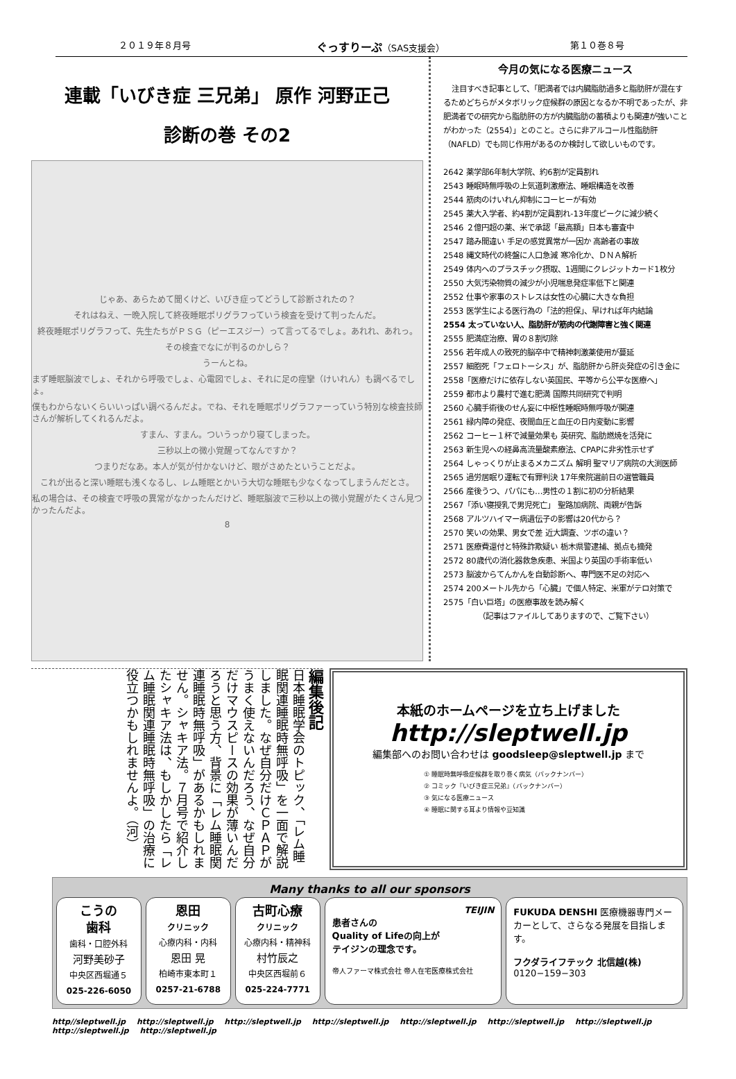２０１９年８月号 ぐっすりーぷ（SAS支援会） 第１０巻８号
連載「いびき症 三兄弟」 原作 河野正己
診断の巻 その2
じゃあ、あらためて聞くけど、いびき症ってどうして診断されたの？
それはねえ、一晩入院して終夜睡眠ポリグラフっていう検査を受けて判ったんだ。
終夜睡眠ポリグラフって、先生たちがＰＳＧ（ピーエスジー）って言ってるでしょ。あれれ、あれっ。
その検査でなにが判るのかしら？
うーんとね。
まず睡眠脳波でしょ、それから呼吸でしょ、心電図でしょ、それに足の痙攣（けいれん）も調べるでしょ。
僕もわからないくらいいっぱい調べるんだよ。でね、それを睡眠ポリグラファーっていう特別な検査技師さんが解析してくれるんだよ。
すまん、すまん。ついうっかり寝てしまった。
三秒以上の微小覚醒ってなんですか？
つまりだなあ。本人が気が付かないけど、眼がさめたということだよ。
これが出ると深い睡眠も浅くなるし、レム睡眠とかいう大切な睡眠も少なくなってしまうんだとさ。
私の場合は、その検査で呼吸の異常がなかったんだけど、睡眠脳波で三秒以上の微小覚醒がたくさん見つかったんだよ。
8
今月の気になる医療ニュース
注目すべき記事として、「肥満者では内臓脂肪過多と脂肪肝が混在するためどちらがメタボリック症候群の原因となるか不明であったが、非肥満者での研究から脂肪肝の方が内臓脂肪の蓄積よりも関連が強いことがわかった（2554）」とのこと。さらに非アルコール性脂肪肝（NAFLD）でも同じ作用があるのか検討して欲しいものです。
2642 薬学部6年制大学院、約6割が定員割れ
2543 睡眠時無呼吸の上気道刺激療法、睡眠構造を改善
2544 筋肉のけいれん抑制にコーヒーが有効
2545 薬大入学者、約4割が定員割れ-13年度ピークに減少続く
2546 ２億円超の薬、米で承認「最高額」日本も審査中
2547 踏み間違い 手足の感覚異常が一因か 高齢者の事故
2548 縄文時代の終盤に人口急減 寒冷化か、ＤＮＡ解析
2549 体内へのプラスチック摂取、1週間にクレジットカード1枚分
2550 大気汚染物質の減少が小児喘息発症率低下と関連
2552 仕事や家事のストレスは女性の心臓に大きな負担
2553 医学生による医行為の「法的担保」、早ければ年内結論
2554 太っていない人、脂肪肝が筋肉の代謝障害と強く関連
2555 肥満症治療、胃の８割切除
2556 若年成人の致死的脳卒中で精神刺激薬使用が蔓延
2557 細胞死「フェロトーシス」が、脂肪肝から肝炎発症の引き金に
2558「医療だけに依存しない英国民、平等から公平な医療へ」
2559 都市より農村で進む肥満 国際共同研究で判明
2560 心臓手術後のせん妄に中枢性睡眠時無呼吸が関連
2561 緑内障の発症、夜間血圧と血圧の日内変動に影響
2562 コーヒー１杯で減量効果も 英研究、脂肪燃焼を活発に
2563 新生児への経鼻高流量酸素療法、CPAPに非劣性示せず
2564 しゃっくりが止まるメカニズム 解明 聖マリア病院の大渕医師
2565 過労居眠り運転で有罪判決 17年衆院選前日の選管職員
2566 産後うつ、パパにも…男性の１割に初の分析結果
2567「添い寝授乳で男児死亡」 聖路加病院、両親が告訴
2568 アルツハイマー病遺伝子の影響は20代から？
2570 笑いの効果、男女で差 近大調査、ツボの違い？
2571 医療費還付と特殊詐欺疑い 栃木県警逮捕、拠点も摘発
2572 80歳代の消化器救急疾患、米国より英国の手術率低い
2573 脳波からてんかんを自動診断へ、専門医不足の対応へ
2574 200メートル先から「心臓」で個人特定、米軍がテロ対策で
2575「白い巨塔」の医療事故を読み解く
（記事はファイルしてありますので、ご覧下さい）
編集後記
日本睡眠学会のトピック、「レム睡眠関連睡眠時無呼吸」を一面で解説しました。なぜ自分だけＣＰＡＰがうまく使えないんだろう、なぜ自分だけマウスピースの効果が薄いんだろうと思う方、背景に「レム睡眠関連睡眠時無呼吸」があるかもしれません。シャキア法。７月号で紹介したシャキア法は、もしかしたら「レム睡眠関連睡眠時無呼吸」の治療に役立つかもしれませんよ。（河）
本紙のホームページを立ち上げました
http://sleptwell.jp
編集部へのお問い合わせは goodsleep@sleptwell.jp まで
① 睡眠時無呼吸症候群を取り巻く病気（バックナンバー）
② コミック『いびき症三兄弟』（バックナンバー）
③ 気になる医療ニュース
④ 睡眠に関する耳より情報や豆知識
Many thanks to all our sponsors
こうの
歯科
歯科・口腔外科
河野美砂子
中央区西堀通５
025-226-6050
恩田
クリニック
心療内科・内科
恩田 晃
柏崎市東本町１
0257-21-6788
古町心療
クリニック
心療内科・精神科
村竹辰之
中央区西堀前６
025-224-7771
TEIJIN
患者さんの
Quality of Lifeの向上が
テイジンの理念です。
帝人ファーマ株式会社 帝人在宅医療株式会社
FUKUDA DENSHI 医療機器専門メーカーとして、さらなる発展を目指します。
フクダライフテック 北信越(株)
0120−159−303
http//sleptwell.jp http://sleptwell.jp http://sleptwell.jp http://sleptwell.jp http://sleptwell.jp http://sleptwell.jp http://sleptwell.jp http://sleptwell.jp http://sleptwell.jp